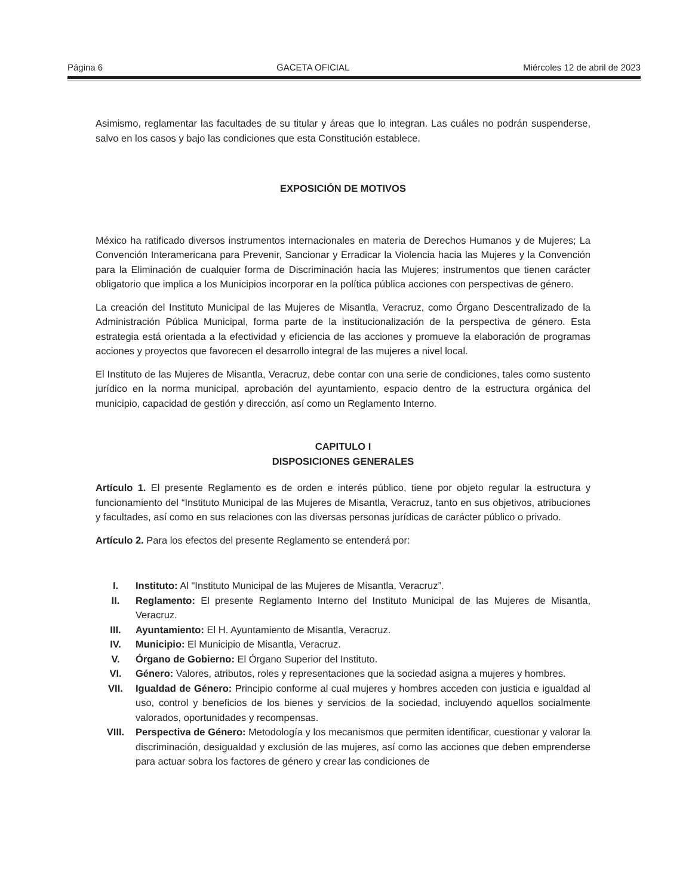Página 6 GACETA OFICIAL Miércoles 12 de abril de 2023
Asimismo, reglamentar las facultades de su titular y áreas que lo integran. Las cuáles no podrán suspenderse, salvo en los casos y bajo las condiciones que esta Constitución establece.
EXPOSICIÓN DE MOTIVOS
México ha ratificado diversos instrumentos internacionales en materia de Derechos Humanos y de Mujeres; La Convención Interamericana para Prevenir, Sancionar y Erradicar la Violencia hacia las Mujeres y la Convención para la Eliminación de cualquier forma de Discriminación hacia las Mujeres; instrumentos que tienen carácter obligatorio que implica a los Municipios incorporar en la política pública acciones con perspectivas de género.
La creación del Instituto Municipal de las Mujeres de Misantla, Veracruz, como Órgano Descentralizado de la Administración Pública Municipal, forma parte de la institucionalización de la perspectiva de género. Esta estrategia está orientada a la efectividad y eficiencia de las acciones y promueve la elaboración de programas acciones y proyectos que favorecen el desarrollo integral de las mujeres a nivel local.
El Instituto de las Mujeres de Misantla, Veracruz, debe contar con una serie de condiciones, tales como sustento jurídico en la norma municipal, aprobación del ayuntamiento, espacio dentro de la estructura orgánica del municipio, capacidad de gestión y dirección, así como un Reglamento Interno.
CAPITULO I
DISPOSICIONES GENERALES
Artículo 1. El presente Reglamento es de orden e interés público, tiene por objeto regular la estructura y funcionamiento del “Instituto Municipal de las Mujeres de Misantla, Veracruz, tanto en sus objetivos, atribuciones y facultades, así como en sus relaciones con las diversas personas jurídicas de carácter público o privado.
Artículo 2. Para los efectos del presente Reglamento se entenderá por:
I. Instituto: Al "Instituto Municipal de las Mujeres de Misantla, Veracruz”.
II. Reglamento: El presente Reglamento Interno del Instituto Municipal de las Mujeres de Misantla, Veracruz.
III. Ayuntamiento: El H. Ayuntamiento de Misantla, Veracruz.
IV. Municipio: El Municipio de Misantla, Veracruz.
V. Órgano de Gobierno: El Órgano Superior del Instituto.
VI. Género: Valores, atributos, roles y representaciones que la sociedad asigna a mujeres y hombres.
VII. Igualdad de Género: Principio conforme al cual mujeres y hombres acceden con justicia e igualdad al uso, control y beneficios de los bienes y servicios de la sociedad, incluyendo aquellos socialmente valorados, oportunidades y recompensas.
VIII. Perspectiva de Género: Metodología y los mecanismos que permiten identificar, cuestionar y valorar la discriminación, desigualdad y exclusión de las mujeres, así como las acciones que deben emprenderse para actuar sobra los factores de género y crear las condiciones de